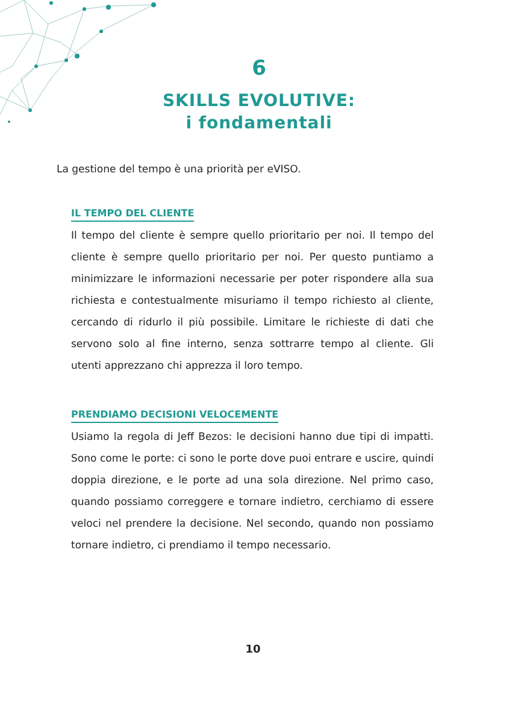6
SKILLS EVOLUTIVE:
i fondamentali
La gestione del tempo è una priorità per eVISO.
IL TEMPO DEL CLIENTE
Il tempo del cliente è sempre quello prioritario per noi. Il tempo del cliente è sempre quello prioritario per noi. Per questo puntiamo a minimizzare le informazioni necessarie per poter rispondere alla sua richiesta e contestualmente misuriamo il tempo richiesto al cliente, cercando di ridurlo il più possibile. Limitare le richieste di dati che servono solo al fine interno, senza sottrarre tempo al cliente. Gli utenti apprezzano chi apprezza il loro tempo.
PRENDIAMO DECISIONI VELOCEMENTE
Usiamo la regola di Jeff Bezos: le decisioni hanno due tipi di impatti. Sono come le porte: ci sono le porte dove puoi entrare e uscire, quindi doppia direzione, e le porte ad una sola direzione. Nel primo caso, quando possiamo correggere e tornare indietro, cerchiamo di essere veloci nel prendere la decisione. Nel secondo, quando non possiamo tornare indietro, ci prendiamo il tempo necessario.
10